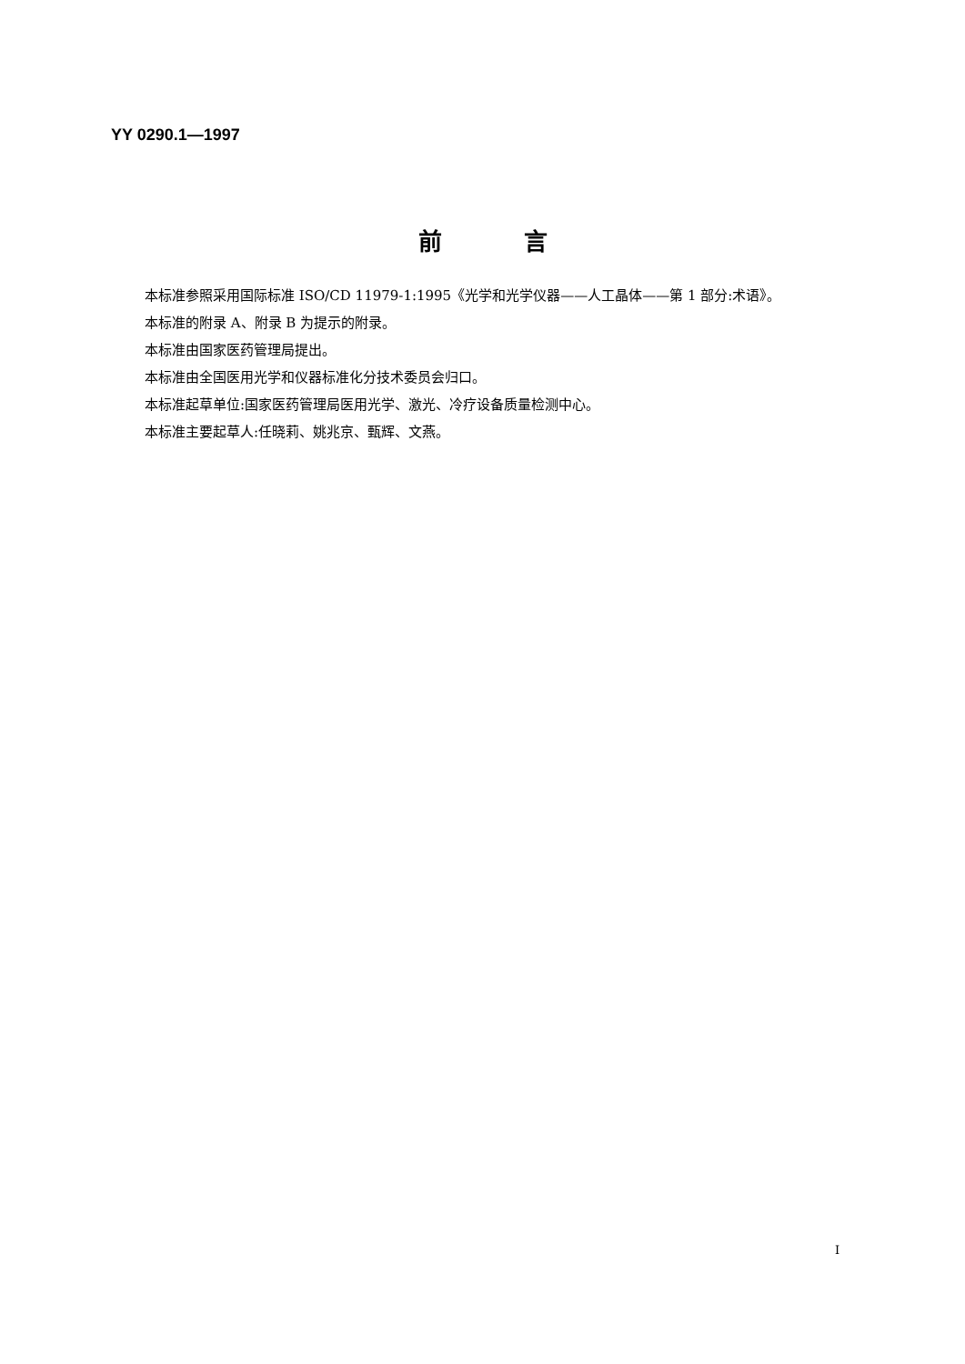YY 0290.1—1997
前言
本标准参照采用国际标准 ISO/CD 11979-1:1995《光学和光学仪器——人工晶体——第 1 部分:术语》。
本标准的附录 A、附录 B 为提示的附录。
本标准由国家医药管理局提出。
本标准由全国医用光学和仪器标准化分技术委员会归口。
本标准起草单位:国家医药管理局医用光学、激光、冷疗设备质量检测中心。
本标准主要起草人:任晓莉、姚兆京、甄辉、文燕。
I